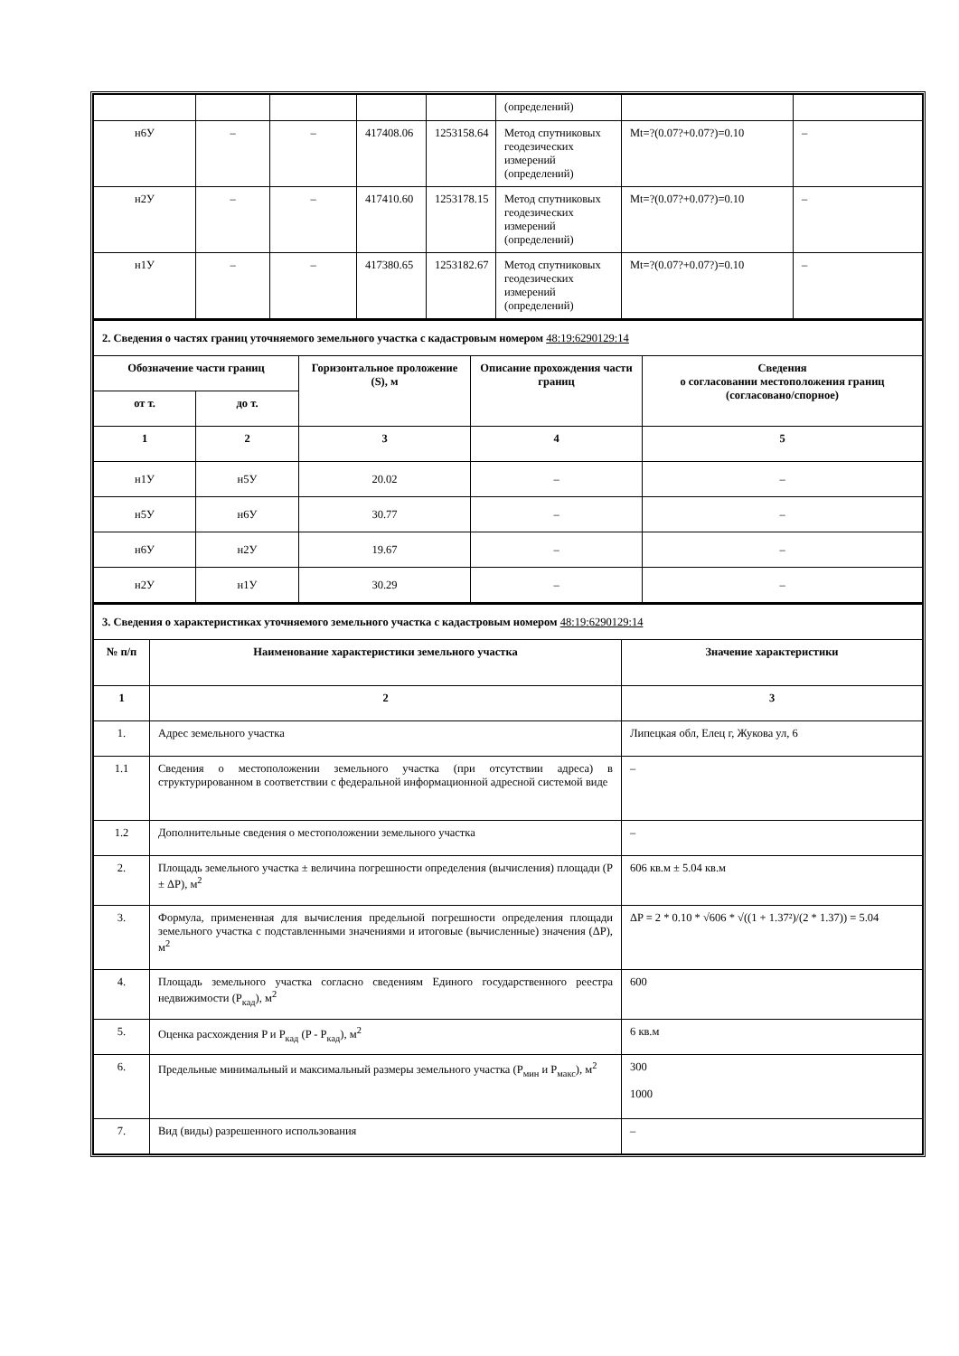| | | | | | (определений) | | |
| н6У | – | – | 417408.06 | 1253158.64 | Метод спутниковых геодезических измерений (определений) | Mt=?(0.07?+0.07?)=0.10 | – |
| н2У | – | – | 417410.60 | 1253178.15 | Метод спутниковых геодезических измерений (определений) | Mt=?(0.07?+0.07?)=0.10 | – |
| н1У | – | – | 417380.65 | 1253182.67 | Метод спутниковых геодезических измерений (определений) | Mt=?(0.07?+0.07?)=0.10 | – |
| 2. Сведения о частях границ уточняемого земельного участка с кадастровым номером 48:19:6290129:14 | | | | |
| Обозначение части границ | | Горизонтальное проложение (S), м | Описание прохождения части границ | Сведения о согласовании местоположения границ (согласовано/спорное) |
| от т. | до т. | | | |
| 1 | 2 | 3 | 4 | 5 |
| н1У | н5У | 20.02 | – | – |
| н5У | н6У | 30.77 | – | – |
| н6У | н2У | 19.67 | – | – |
| н2У | н1У | 30.29 | – | – |
| 3. Сведения о характеристиках уточняемого земельного участка с кадастровым номером 48:19:6290129:14 | | |
| № п/п | Наименование характеристики земельного участка | Значение характеристики |
| 1 | 2 | 3 |
| 1. | Адрес земельного участка | Липецкая обл, Елец г, Жукова ул, 6 |
| 1.1 | Сведения о местоположении земельного участка (при отсутствии адреса) в структурированном в соответствии с федеральной информационной адресной системой виде | – |
| 1.2 | Дополнительные сведения о местоположении земельного участка | – |
| 2. | Площадь земельного участка ± величина погрешности определения (вычисления) площади (P ± ΔP), м<sup>2</sup> | 606 кв.м ± 5.04 кв.м |
| 3. | Формула, примененная для вычисления предельной погрешности определения площади земельного участка с подставленными значениями и итоговые (вычисленные) значения (ΔP), м<sup>2</sup> | ΔP = 2 * 0.10 * √606 * √((1 + 1.37²)/(2 * 1.37)) = 5.04 |
| 4. | Площадь земельного участка согласно сведениям Единого государственного реестра недвижимости (P<sub>кад</sub>), м<sup>2</sup> | 600 |
| 5. | Оценка расхождения P и P<sub>кад</sub> (P - P<sub>кад</sub>), м<sup>2</sup> | 6 кв.м |
| 6. | Предельные минимальный и максимальный размеры земельного участка (P<sub>мин</sub> и P<sub>макс</sub>), м<sup>2</sup> | 300 1000 |
| 7. | Вид (виды) разрешенного использования | – |